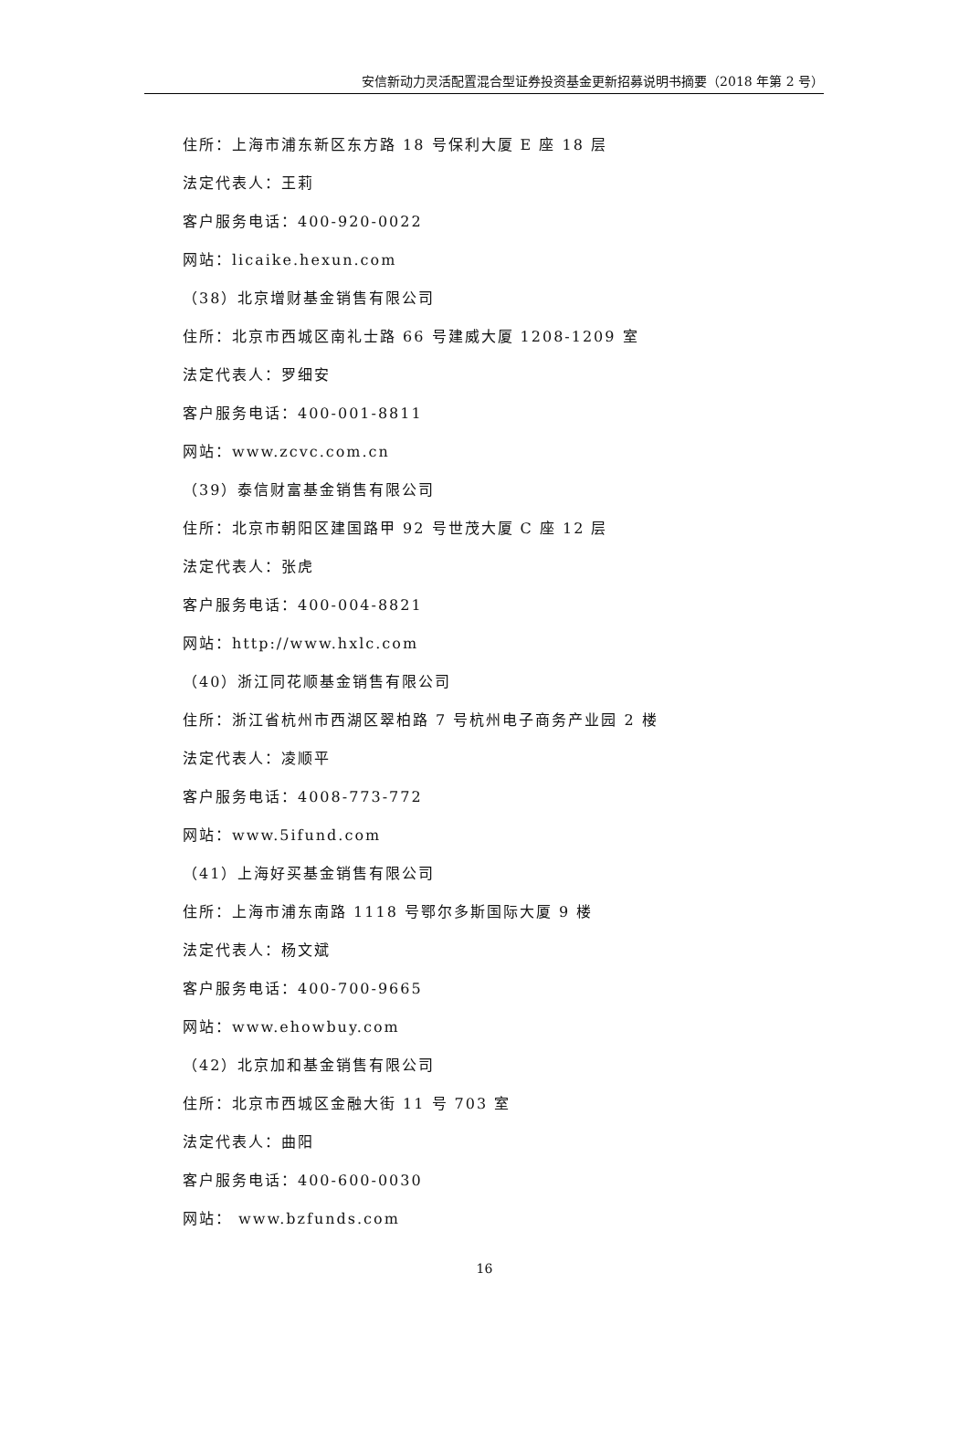安信新动力灵活配置混合型证券投资基金更新招募说明书摘要（2018 年第 2 号）
住所：上海市浦东新区东方路 18 号保利大厦 E 座 18 层
法定代表人：王莉
客户服务电话：400-920-0022
网站：licaike.hexun.com
（38）北京增财基金销售有限公司
住所：北京市西城区南礼士路 66 号建威大厦 1208-1209 室
法定代表人：罗细安
客户服务电话：400-001-8811
网站：www.zcvc.com.cn
（39）泰信财富基金销售有限公司
住所：北京市朝阳区建国路甲 92 号世茂大厦 C 座 12 层
法定代表人：张虎
客户服务电话：400-004-8821
网站：http://www.hxlc.com
（40）浙江同花顺基金销售有限公司
住所：浙江省杭州市西湖区翠柏路 7 号杭州电子商务产业园 2 楼
法定代表人：凌顺平
客户服务电话：4008-773-772
网站：www.5ifund.com
（41）上海好买基金销售有限公司
住所：上海市浦东南路 1118 号鄂尔多斯国际大厦 9 楼
法定代表人：杨文斌
客户服务电话：400-700-9665
网站：www.ehowbuy.com
（42）北京加和基金销售有限公司
住所：北京市西城区金融大街 11 号 703 室
法定代表人：曲阳
客户服务电话：400-600-0030
网站： www.bzfunds.com
16